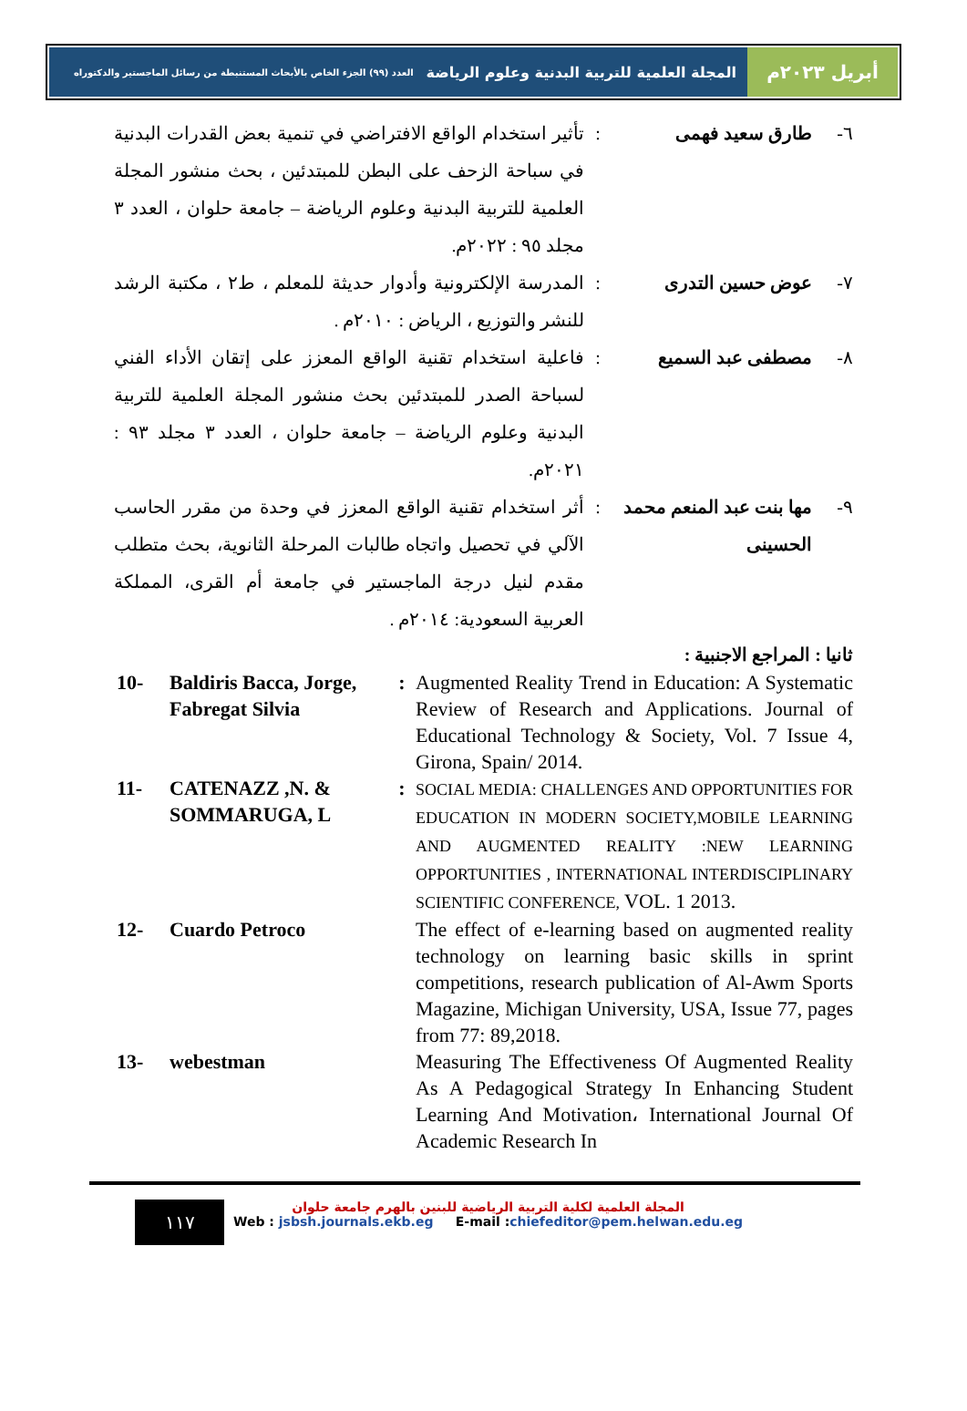أبريل ٢٠٢٣م
المجلة العلمية للتربية البدنية وعلوم الرياضة العدد (٩٩) الجزء الخاص بالأبحاث المستنبطة من رسائل الماجستير والدكتوراه
٦- طارق سعيد فهمى : تأثير استخدام الواقع الافتراضي في تنمية بعض القدرات البدنية في سباحة الزحف على البطن للمبتدئين ، بحث منشور المجلة العلمية للتربية البدنية وعلوم الرياضة – جامعة حلوان ، العدد ٣ مجلد ٩٥ : ٢٠٢٢م.
٧- عوض حسين التدرى : المدرسة الإلكترونية وأدوار حديثة للمعلم ، ط٢ ، مكتبة الرشد للنشر والتوزيع ، الرياض : ٢٠١٠م .
٨- مصطفى عبد السميع : فاعلية استخدام تقنية الواقع المعزز على إتقان الأداء الفني لسباحة الصدر للمبتدئين بحث منشور المجلة العلمية للتربية البدنية وعلوم الرياضة – جامعة حلوان ، العدد ٣ مجلد ٩٣ : ٢٠٢١م.
٩- مها بنت عبد المنعم محمد الحسينى
: أثر استخدام تقنية الواقع المعزز في وحدة من مقرر الحاسب الآلي في تحصيل واتجاه طالبات المرحلة الثانوية، بحث متطلب مقدم لنيل درجة الماجستير في جامعة أم القرى، المملكة العربية السعودية: ٢٠١٤م .
ثانيا : المراجع الاجنبية :
10- Baldiris Bacca, Jorge, Fabregat Silvia
: Augmented Reality Trend in Education: A Systematic Review of Research and Applications. Journal of Educational Technology & Society, Vol. 7 Issue 4, Girona, Spain/ 2014.
11- CATENAZZ ,N. & SOMMARUGA, L
:
SOCIAL MEDIA: CHALLENGES AND OPPORTUNITIES FOR EDUCATION IN MODERN SOCIETY,MOBILE LEARNING AND AUGMENTED REALITY :NEW LEARNING OPPORTUNITIES , INTERNATIONAL INTERDISCIPLINARY SCIENTIFIC CONFERENCE, VOL. 1 2013.
12- Cuardo Petroco The effect of e-learning based on augmented reality technology on learning basic skills in sprint competitions, research publication of Al-Awm Sports Magazine, Michigan University, USA, Issue 77, pages from 77: 89,2018.
13- webestman Measuring The Effectiveness Of Augmented Reality As A Pedagogical Strategy In Enhancing Student Learning And Motivation، International Journal Of Academic Research In
١١٧
المجلة العلمية لكلية التربية الرياضية للبنين بالهرم جامعة حلوان
Web : jsbsh.journals.ekb.eg E-mail :chiefeditor@pem.helwan.edu.eg